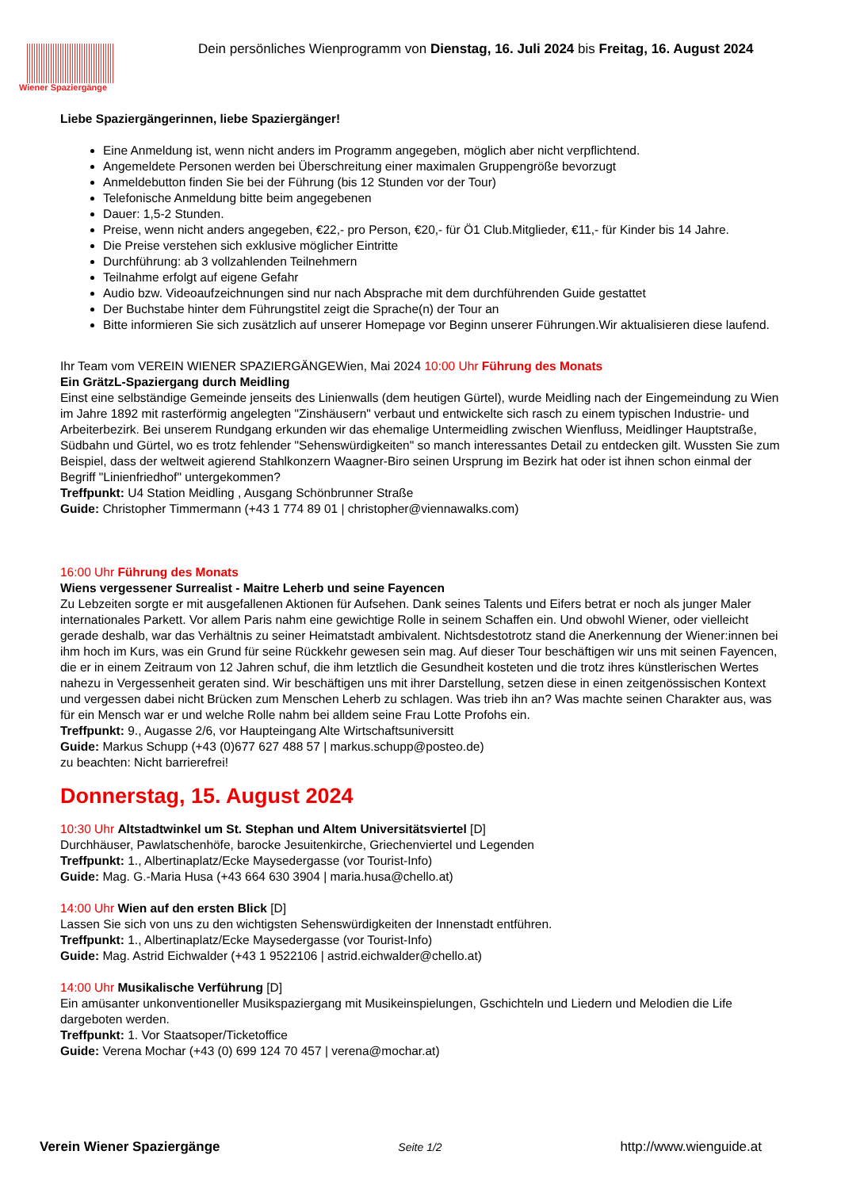Wiener Spaziergänge
Dein persönliches Wienprogramm von Dienstag, 16. Juli 2024 bis Freitag, 16. August 2024
Liebe Spaziergängerinnen, liebe Spaziergänger!
Eine Anmeldung ist, wenn nicht anders im Programm angegeben, möglich aber nicht verpflichtend.
Angemeldete Personen werden bei Überschreitung einer maximalen Gruppengröße bevorzugt
Anmeldebutton finden Sie bei der Führung (bis 12 Stunden vor der Tour)
Telefonische Anmeldung bitte beim angegebenen
Dauer: 1,5-2 Stunden.
Preise, wenn nicht anders angegeben, €22,- pro Person, €20,- für Ö1 Club.Mitglieder, €11,- für Kinder bis 14 Jahre.
Die Preise verstehen sich exklusive möglicher Eintritte
Durchführung: ab 3 vollzahlenden Teilnehmern
Teilnahme erfolgt auf eigene Gefahr
Audio bzw. Videoaufzeichnungen sind nur nach Absprache mit dem durchführenden Guide gestattet
Der Buchstabe hinter dem Führungstitel zeigt die Sprache(n) der Tour an
Bitte informieren Sie sich zusätzlich auf unserer Homepage vor Beginn unserer Führungen.Wir aktualisieren diese laufend.
Ihr Team vom VEREIN WIENER SPAZIERGÄNGEWien, Mai 2024 10:00 Uhr Führung des Monats
Ein GrätzL-Spaziergang durch Meidling
Einst eine selbständige Gemeinde jenseits des Linienwalls (dem heutigen Gürtel), wurde Meidling nach der Eingemeindung zu Wien im Jahre 1892 mit rasterförmig angelegten "Zinshäusern" verbaut und entwickelte sich rasch zu einem typischen Industrie- und Arbeiterbezirk. Bei unserem Rundgang erkunden wir das ehemalige Untermeidling zwischen Wienfluss, Meidlinger Hauptstraße, Südbahn und Gürtel, wo es trotz fehlender "Sehenswürdigkeiten" so manch interessantes Detail zu entdecken gilt. Wussten Sie zum Beispiel, dass der weltweit agierend Stahlkonzern Waagner-Biro seinen Ursprung im Bezirk hat oder ist ihnen schon einmal der Begriff "Linienfriedhof" untergekommen?
Treffpunkt: U4 Station Meidling , Ausgang Schönbrunner Straße
Guide: Christopher Timmermann (+43 1 774 89 01 | christopher@viennawalks.com)
16:00 Uhr Führung des Monats
Wiens vergessener Surrealist - Maitre Leherb und seine Fayencen
Zu Lebzeiten sorgte er mit ausgefallenen Aktionen für Aufsehen. Dank seines Talents und Eifers betrat er noch als junger Maler internationales Parkett. Vor allem Paris nahm eine gewichtige Rolle in seinem Schaffen ein. Und obwohl Wiener, oder vielleicht gerade deshalb, war das Verhältnis zu seiner Heimatstadt ambivalent. Nichtsdestotrotz stand die Anerkennung der Wiener:innen bei ihm hoch im Kurs, was ein Grund für seine Rückkehr gewesen sein mag. Auf dieser Tour beschäftigen wir uns mit seinen Fayencen, die er in einem Zeitraum von 12 Jahren schuf, die ihm letztlich die Gesundheit kosteten und die trotz ihres künstlerischen Wertes nahezu in Vergessenheit geraten sind. Wir beschäftigen uns mit ihrer Darstellung, setzen diese in einen zeitgenössischen Kontext und vergessen dabei nicht Brücken zum Menschen Leherb zu schlagen. Was trieb ihn an? Was machte seinen Charakter aus, was für ein Mensch war er und welche Rolle nahm bei alldem seine Frau Lotte Profohs ein.
Treffpunkt: 9., Augasse 2/6, vor Haupteingang Alte Wirtschaftsuniversitt
Guide: Markus Schupp (+43 (0)677 627 488 57 | markus.schupp@posteo.de)
zu beachten: Nicht barrierefrei!
Donnerstag, 15. August 2024
10:30 Uhr Altstadtwinkel um St. Stephan und Altem Universitätsviertel [D]
Durchhäuser, Pawlatschenhöfe, barocke Jesuitenkirche, Griechenviertel und Legenden
Treffpunkt: 1., Albertinaplatz/Ecke Maysedergasse (vor Tourist-Info)
Guide: Mag. G.-Maria Husa (+43 664 630 3904 | maria.husa@chello.at)
14:00 Uhr Wien auf den ersten Blick [D]
Lassen Sie sich von uns zu den wichtigsten Sehenswürdigkeiten der Innenstadt entführen.
Treffpunkt: 1., Albertinaplatz/Ecke Maysedergasse (vor Tourist-Info)
Guide: Mag. Astrid Eichwalder (+43 1 9522106 | astrid.eichwalder@chello.at)
14:00 Uhr Musikalische Verführung [D]
Ein amüsanter unkonventioneller Musikspaziergang mit Musikeinspielungen, Gschichteln und Liedern und Melodien die Life dargeboten werden.
Treffpunkt: 1. Vor Staatsoper/Ticketoffice
Guide: Verena Mochar (+43 (0) 699 124 70 457 | verena@mochar.at)
Verein Wiener Spaziergänge Seite 1/2 http://www.wienguide.at